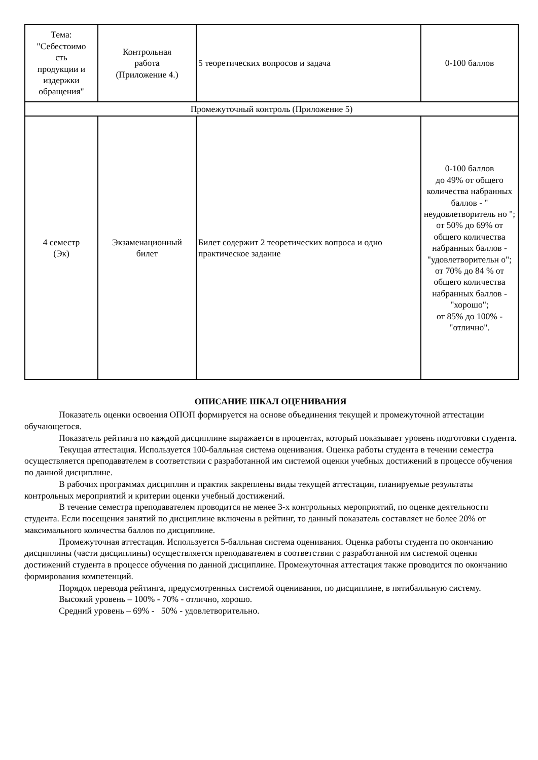| Тема: "Себестоимо сть продукции и издержки обращения" | Контрольная работа (Приложение 4.) | 5 теоретических вопросов и задача | 0-100 баллов |
| Промежуточный контроль (Приложение 5) | | | |
| 4 семестр (Эк) | Экзаменационный билет | Билет содержит 2 теоретических вопроса и одно практическое задание | 0-100 баллов до 49% от общего количества набранных баллов - " неудовлетворитель но "; от 50% до 69% от общего количества набранных баллов - "удовлетворительн о"; от 70% до 84 % от общего количества набранных баллов - "хорошо"; от 85% до 100% - "отлично". |
ОПИСАНИЕ ШКАЛ ОЦЕНИВАНИЯ
Показатель оценки освоения ОПОП формируется на основе объединения текущей и промежуточной аттестации обучающегося.
Показатель рейтинга по каждой дисциплине выражается в процентах, который показывает уровень подготовки студента.
Текущая аттестация. Используется 100-балльная система оценивания. Оценка работы студента в течении семестра осуществляется преподавателем в соответствии с разработанной им системой оценки учебных достижений в процессе обучения по данной дисциплине.
В рабочих программах дисциплин и практик закреплены виды текущей аттестации, планируемые результаты контрольных мероприятий и критерии оценки учебный достижений.
В течение семестра преподавателем проводится не менее 3-х контрольных мероприятий, по оценке деятельности студента. Если посещения занятий по дисциплине включены в рейтинг, то данный показатель составляет не более 20% от максимального количества баллов по дисциплине.
Промежуточная аттестация. Используется 5-балльная система оценивания. Оценка работы студента по окончанию дисциплины (части дисциплины) осуществляется преподавателем в соответствии с разработанной им системой оценки достижений студента в процессе обучения по данной дисциплине. Промежуточная аттестация также проводится по окончанию формирования компетенций.
Порядок перевода рейтинга, предусмотренных системой оценивания, по дисциплине, в пятибалльную систему.
Высокий уровень – 100% - 70% - отлично, хорошо.
Средний уровень – 69% - 50% - удовлетворительно.